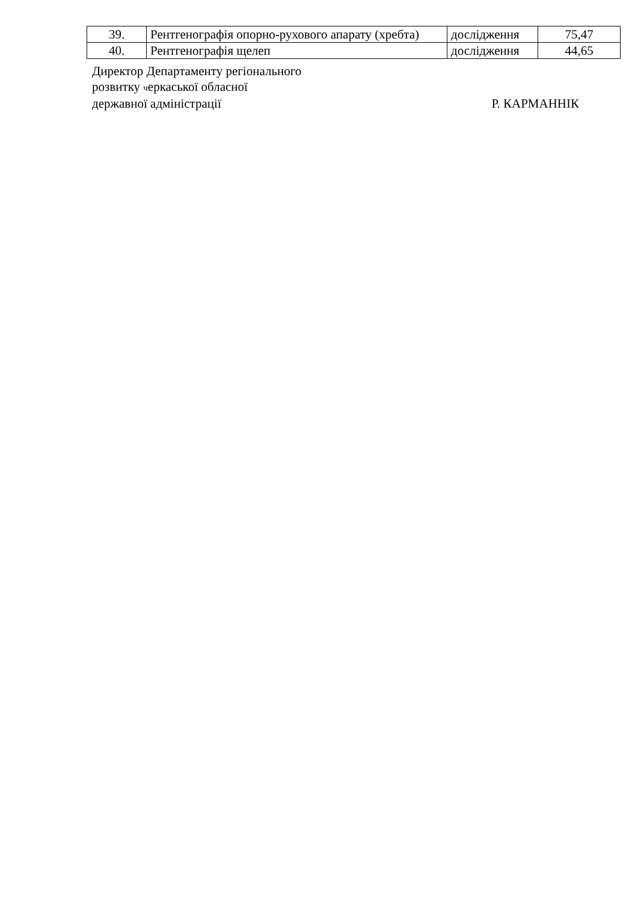| 39. | Рентгенографія опорно-рухового апарату (хребта) | дослідження | 75,47 |
| 40. | Рентгенографія щелеп | дослідження | 44,65 |
Директор Департаменту регіонального
розвитку черкаської обласної
державної адміністрації Р. КАРМАННІК